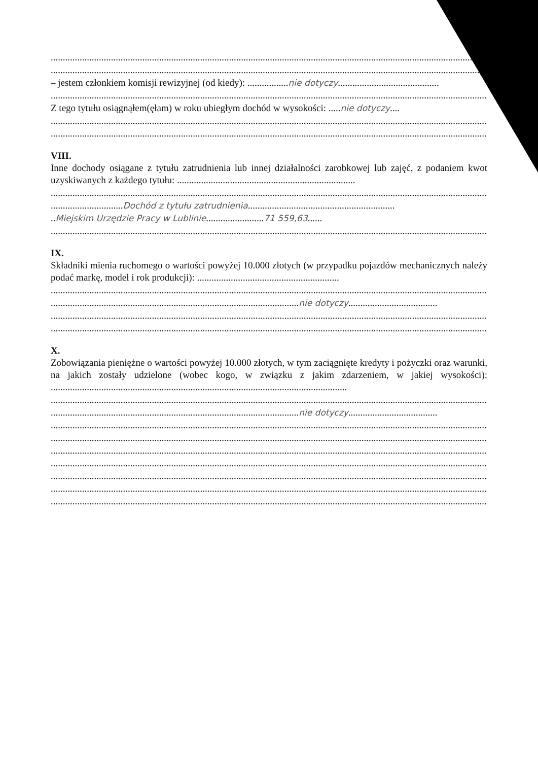....................................................................................................................................................................................................
....................................................................................................................................................................................................
– jestem członkiem komisji rewizyjnej (od kiedy): .................nie dotyczy..........................................
....................................................................................................................................................................................................
Z tego tytułu osiągnąłem(ęłam) w roku ubiegłym dochód w wysokości: .....nie dotyczy....
....................................................................................................................................................................................................
....................................................................................................................................................................................................
VIII.
Inne dochody osiągane z tytułu zatrudnienia lub innej działalności zarobkowej lub zajęć, z podaniem kwot uzyskiwanych z każdego tytułu: ..........................................................................
....................................................................................................................................................................................................
..............................Dochód z tytułu zatrudnienia.............................................................
..Miejskim Urzędzie Pracy w Lublinie........................71 559,63......
....................................................................................................................................................................................................
IX.
Składniki mienia ruchomego o wartości powyżej 10.000 złotych (w przypadku pojazdów mechanicznych należy podać markę, model i rok produkcji): ...........................................................
....................................................................................................................................................................................................
.......................................................................................................nie dotyczy.....................................
....................................................................................................................................................................................................
....................................................................................................................................................................................................
X.
Zobowiązania pieniężne o wartości powyżej 10.000 złotych, w tym zaciągnięte kredyty i pożyczki oraz warunki, na jakich zostały udzielone (wobec kogo, w związku z jakim zdarzeniem, w jakiej wysokości): ...........................................................................................................................
....................................................................................................................................................................................................
.......................................................................................................nie dotyczy.....................................
....................................................................................................................................................................................................
....................................................................................................................................................................................................
....................................................................................................................................................................................................
....................................................................................................................................................................................................
....................................................................................................................................................................................................
....................................................................................................................................................................................................
....................................................................................................................................................................................................